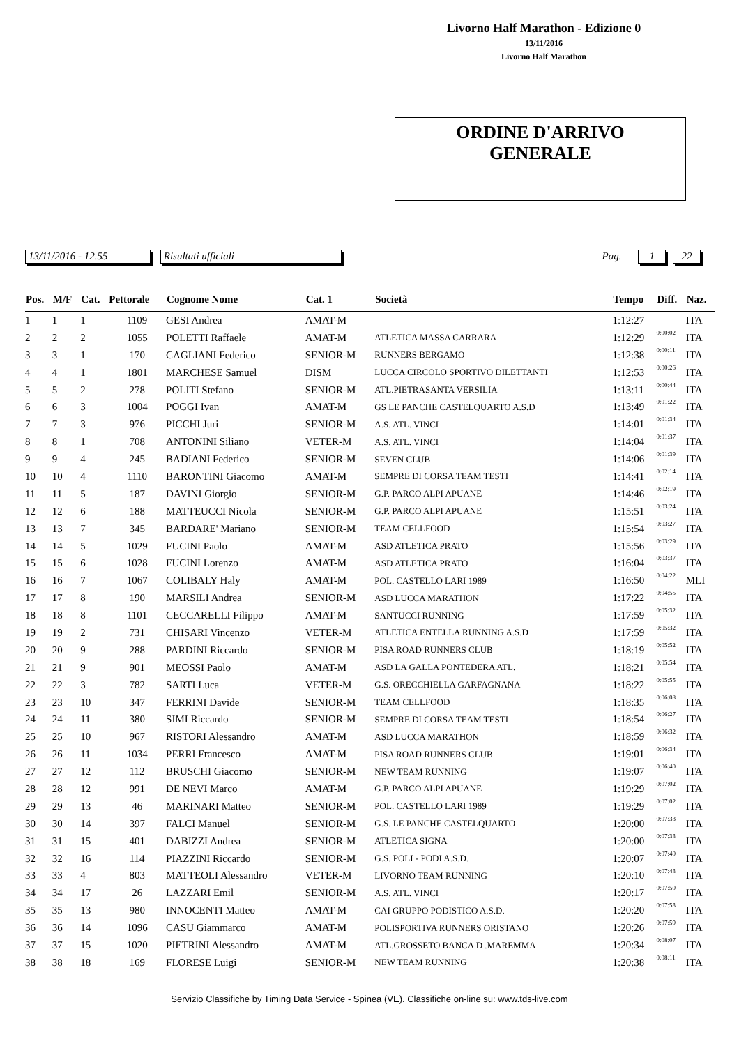Livorno Half Marathon - Edizione 0
13/11/2016
Livorno Half Marathon
ORDINE D'ARRIVO
GENERALE
13/11/2016 - 12.55 Risultati ufficiali Pag. 1 22
| Pos. | M/F | Cat. | Pettorale | Cognome Nome | Cat. 1 | Società | Tempo | Diff. | Naz. |
| --- | --- | --- | --- | --- | --- | --- | --- | --- | --- |
| 1 | 1 | 1 | 1109 | GESI Andrea | AMAT-M | | 1:12:27 | | ITA |
| 2 | 2 | 2 | 1055 | POLETTI Raffaele | AMAT-M | ATLETICA MASSA CARRARA | 1:12:29 | 0:00:02 | ITA |
| 3 | 3 | 1 | 170 | CAGLIANI Federico | SENIOR-M | RUNNERS BERGAMO | 1:12:38 | 0:00:11 | ITA |
| 4 | 4 | 1 | 1801 | MARCHESE Samuel | DISM | LUCCA CIRCOLO SPORTIVO DILETTANTI | 1:12:53 | 0:00:26 | ITA |
| 5 | 5 | 2 | 278 | POLITI Stefano | SENIOR-M | ATL.PIETRASANTA VERSILIA | 1:13:11 | 0:00:44 | ITA |
| 6 | 6 | 3 | 1004 | POGGI Ivan | AMAT-M | GS LE PANCHE CASTELQUARTO A.S.D | 1:13:49 | 0:01:22 | ITA |
| 7 | 7 | 3 | 976 | PICCHI Juri | SENIOR-M | A.S. ATL. VINCI | 1:14:01 | 0:01:34 | ITA |
| 8 | 8 | 1 | 708 | ANTONINI Siliano | VETER-M | A.S. ATL. VINCI | 1:14:04 | 0:01:37 | ITA |
| 9 | 9 | 4 | 245 | BADIANI Federico | SENIOR-M | SEVEN CLUB | 1:14:06 | 0:01:39 | ITA |
| 10 | 10 | 4 | 1110 | BARONTINI Giacomo | AMAT-M | SEMPRE DI CORSA TEAM TESTI | 1:14:41 | 0:02:14 | ITA |
| 11 | 11 | 5 | 187 | DAVINI Giorgio | SENIOR-M | G.P. PARCO ALPI APUANE | 1:14:46 | 0:02:19 | ITA |
| 12 | 12 | 6 | 188 | MATTEUCCI Nicola | SENIOR-M | G.P. PARCO ALPI APUANE | 1:15:51 | 0:03:24 | ITA |
| 13 | 13 | 7 | 345 | BARDARE' Mariano | SENIOR-M | TEAM CELLFOOD | 1:15:54 | 0:03:27 | ITA |
| 14 | 14 | 5 | 1029 | FUCINI Paolo | AMAT-M | ASD ATLETICA PRATO | 1:15:56 | 0:03:29 | ITA |
| 15 | 15 | 6 | 1028 | FUCINI Lorenzo | AMAT-M | ASD ATLETICA PRATO | 1:16:04 | 0:03:37 | ITA |
| 16 | 16 | 7 | 1067 | COLIBALY Haly | AMAT-M | POL. CASTELLO LARI 1989 | 1:16:50 | 0:04:22 | MLI |
| 17 | 17 | 8 | 190 | MARSILI Andrea | SENIOR-M | ASD LUCCA MARATHON | 1:17:22 | 0:04:55 | ITA |
| 18 | 18 | 8 | 1101 | CECCARELLI Filippo | AMAT-M | SANTUCCI RUNNING | 1:17:59 | 0:05:32 | ITA |
| 19 | 19 | 2 | 731 | CHISARI Vincenzo | VETER-M | ATLETICA ENTELLA RUNNING A.S.D | 1:17:59 | 0:05:32 | ITA |
| 20 | 20 | 9 | 288 | PARDINI Riccardo | SENIOR-M | PISA ROAD RUNNERS CLUB | 1:18:19 | 0:05:52 | ITA |
| 21 | 21 | 9 | 901 | MEOSSI Paolo | AMAT-M | ASD LA GALLA PONTEDERA ATL. | 1:18:21 | 0:05:54 | ITA |
| 22 | 22 | 3 | 782 | SARTI Luca | VETER-M | G.S. ORECCHIELLA GARFAGNANA | 1:18:22 | 0:05:55 | ITA |
| 23 | 23 | 10 | 347 | FERRINI Davide | SENIOR-M | TEAM CELLFOOD | 1:18:35 | 0:06:08 | ITA |
| 24 | 24 | 11 | 380 | SIMI Riccardo | SENIOR-M | SEMPRE DI CORSA TEAM TESTI | 1:18:54 | 0:06:27 | ITA |
| 25 | 25 | 10 | 967 | RISTORI Alessandro | AMAT-M | ASD LUCCA MARATHON | 1:18:59 | 0:06:32 | ITA |
| 26 | 26 | 11 | 1034 | PERRI Francesco | AMAT-M | PISA ROAD RUNNERS CLUB | 1:19:01 | 0:06:34 | ITA |
| 27 | 27 | 12 | 112 | BRUSCHI Giacomo | SENIOR-M | NEW TEAM RUNNING | 1:19:07 | 0:06:40 | ITA |
| 28 | 28 | 12 | 991 | DE NEVI Marco | AMAT-M | G.P. PARCO ALPI APUANE | 1:19:29 | 0:07:02 | ITA |
| 29 | 29 | 13 | 46 | MARINARI Matteo | SENIOR-M | POL. CASTELLO LARI 1989 | 1:19:29 | 0:07:02 | ITA |
| 30 | 30 | 14 | 397 | FALCI Manuel | SENIOR-M | G.S. LE PANCHE CASTELQUARTO | 1:20:00 | 0:07:33 | ITA |
| 31 | 31 | 15 | 401 | DABIZZI Andrea | SENIOR-M | ATLETICA SIGNA | 1:20:00 | 0:07:33 | ITA |
| 32 | 32 | 16 | 114 | PIAZZINI Riccardo | SENIOR-M | G.S. POLI - PODI A.S.D. | 1:20:07 | 0:07:40 | ITA |
| 33 | 33 | 4 | 803 | MATTEOLI Alessandro | VETER-M | LIVORNO TEAM RUNNING | 1:20:10 | 0:07:43 | ITA |
| 34 | 34 | 17 | 26 | LAZZARI Emil | SENIOR-M | A.S. ATL. VINCI | 1:20:17 | 0:07:50 | ITA |
| 35 | 35 | 13 | 980 | INNOCENTI Matteo | AMAT-M | CAI GRUPPO PODISTICO A.S.D. | 1:20:20 | 0:07:53 | ITA |
| 36 | 36 | 14 | 1096 | CASU Giammarco | AMAT-M | POLISPORTIVA RUNNERS ORISTANO | 1:20:26 | 0:07:59 | ITA |
| 37 | 37 | 15 | 1020 | PIETRINI Alessandro | AMAT-M | ATL.GROSSETO BANCA D .MAREMMA | 1:20:34 | 0:08:07 | ITA |
| 38 | 38 | 18 | 169 | FLORESE Luigi | SENIOR-M | NEW TEAM RUNNING | 1:20:38 | 0:08:11 | ITA |
Servizio Classifiche by Timing Data Service - Spinea (VE). Classifiche on-line su: www.tds-live.com